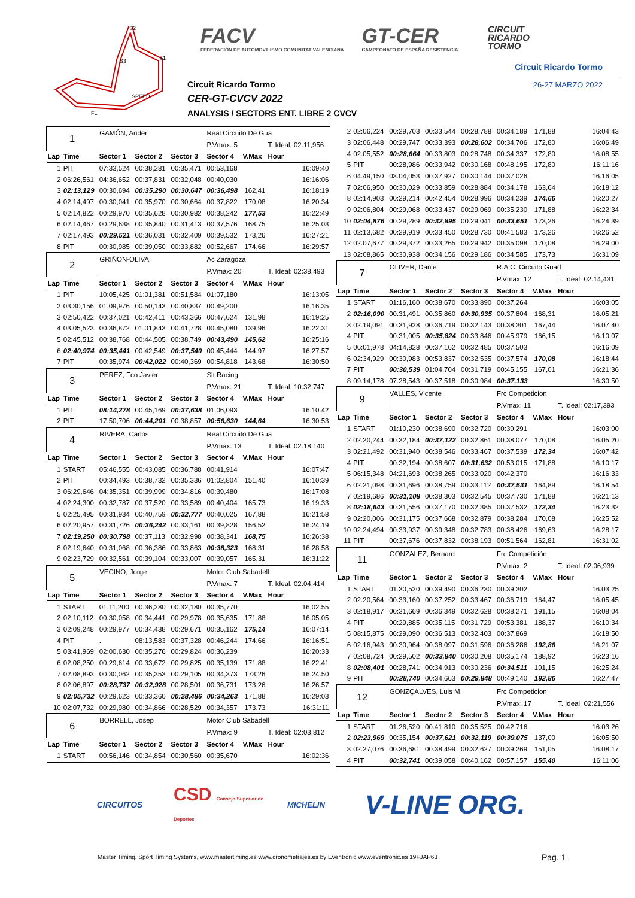S2
S3
S1
SPEED
FL
FACV
FEDERACIÓN DE AUTOMOVILISMO COMUNITAT VALENCIANA
GT-CER
CAMPEONATO DE ESPAÑA RESISTENCIA
CIRCUIT
RICARDO
TORMO
Circuit Ricardo Tormo
26-27 MARZO 2022
Circuit Ricardo Tormo
CER-GT-CVCV 2022
ANALYSIS / SECTORS ENT. LIBRE 2 CVCV
| 1 | | GAMÓN, Ander | | | Real Circuito De Gua | | |
| | | | | | P.Vmax: 5 | | T. Ideal: 02:11,956 |
| Lap | Time | Sector 1 | Sector 2 | Sector 3 | Sector 4 | V.Max | Hour |
| 1 | PIT | 07:33,524 | 00:38,281 | 00:35,471 | 00:53,168 | | 16:09:40 |
| 2 | 06:26,561 | 04:36,652 | 00:37,831 | 00:32,048 | 00:40,030 | | 16:16:06 |
| 3 | 02:13,129 | 00:30,694 | 00:35,290 | 00:30,647 | 00:36,498 | 162,41 | 16:18:19 |
| 4 | 02:14,497 | 00:30,041 | 00:35,970 | 00:30,664 | 00:37,822 | 170,08 | 16:20:34 |
| 5 | 02:14,822 | 00:29,970 | 00:35,628 | 00:30,982 | 00:38,242 | 177,53 | 16:22:49 |
| 6 | 02:14,467 | 00:29,638 | 00:35,840 | 00:31,413 | 00:37,576 | 168,75 | 16:25:03 |
| 7 | 02:17,493 | 00:29,521 | 00:36,031 | 00:32,409 | 00:39,532 | 173,26 | 16:27:21 |
| 8 | PIT | 00:30,985 | 00:39,050 | 00:33,882 | 00:52,667 | 174,66 | 16:29:57 |
| 2 | | GRIÑON-OLIVA | | | Ac Zaragoza | | |
| | | | | | P.Vmax: 20 | | T. Ideal: 02:38,493 |
| Lap | Time | Sector 1 | Sector 2 | Sector 3 | Sector 4 | V.Max | Hour |
| 1 | PIT | 10:05,425 | 01:01,381 | 00:51,584 | 01:07,180 | | 16:13:05 |
| 2 | 03:30,156 | 01:09,976 | 00:50,143 | 00:40,837 | 00:49,200 | | 16:16:35 |
| 3 | 02:50,422 | 00:37,021 | 00:42,411 | 00:43,366 | 00:47,624 | 131,98 | 16:19:25 |
| 4 | 03:05,523 | 00:36,872 | 01:01,843 | 00:41,728 | 00:45,080 | 139,96 | 16:22:31 |
| 5 | 02:45,512 | 00:38,768 | 00:44,505 | 00:38,749 | 00:43,490 | 145,62 | 16:25:16 |
| 6 | 02:40,974 | 00:35,441 | 00:42,549 | 00:37,540 | 00:45,444 | 144,97 | 16:27:57 |
| 7 | PIT | 00:35,974 | 00:42,022 | 00:40,369 | 00:54,818 | 143,68 | 16:30:50 |
| 3 | | PEREZ, Fco Javier | | | Slt Racing | | |
| | | | | | P.Vmax: 21 | | T. Ideal: 10:32,747 |
| Lap | Time | Sector 1 | Sector 2 | Sector 3 | Sector 4 | V.Max | Hour |
| 1 | PIT | 08:14,278 | 00:45,169 | 00:37,638 | 01:06,093 | | 16:10:42 |
| 2 | PIT | 17:50,706 | 00:44,201 | 00:38,857 | 00:56,630 | 144,64 | 16:30:53 |
| 4 | | RIVERA, Carlos | | | Real Circuito De Gua | | |
| | | | | | P.Vmax: 13 | | T. Ideal: 02:18,140 |
| Lap | Time | Sector 1 | Sector 2 | Sector 3 | Sector 4 | V.Max | Hour |
| 1 | START | 05:46,555 | 00:43,085 | 00:36,788 | 00:41,914 | | 16:07:47 |
| 2 | PIT | 00:34,493 | 00:38,732 | 00:35,336 | 01:02,804 | 151,40 | 16:10:39 |
| 3 | 06:29,646 | 04:35,351 | 00:39,999 | 00:34,816 | 00:39,480 | | 16:17:08 |
| 4 | 02:24,300 | 00:32,787 | 00:37,520 | 00:33,589 | 00:40,404 | 165,73 | 16:19:33 |
| 5 | 02:25,495 | 00:31,934 | 00:40,759 | 00:32,777 | 00:40,025 | 167,88 | 16:21:58 |
| 6 | 02:20,957 | 00:31,726 | 00:36,242 | 00:33,161 | 00:39,828 | 156,52 | 16:24:19 |
| 7 | 02:19,250 | 00:30,798 | 00:37,113 | 00:32,998 | 00:38,341 | 168,75 | 16:26:38 |
| 8 | 02:19,640 | 00:31,068 | 00:36,386 | 00:33,863 | 00:38,323 | 168,31 | 16:28:58 |
| 9 | 02:23,729 | 00:32,561 | 00:39,104 | 00:33,007 | 00:39,057 | 165,31 | 16:31:22 |
| 5 | | VECINO, Jorge | | | Motor Club Sabadell | | |
| | | | | | P.Vmax: 7 | | T. Ideal: 02:04,414 |
| Lap | Time | Sector 1 | Sector 2 | Sector 3 | Sector 4 | V.Max | Hour |
| 1 | START | 01:11,200 | 00:36,280 | 00:32,180 | 00:35,770 | | 16:02:55 |
| 2 | 02:10,112 | 00:30,058 | 00:34,441 | 00:29,978 | 00:35,635 | 171,88 | 16:05:05 |
| 3 | 02:09,248 | 00:29,977 | 00:34,438 | 00:29,671 | 00:35,162 | 175,14 | 16:07:14 |
| 4 | PIT | . | 08:13,583 | 00:37,328 | 00:46,244 | 174,66 | 16:16:51 |
| 5 | 03:41,969 | 02:00,630 | 00:35,276 | 00:29,824 | 00:36,239 | | 16:20:33 |
| 6 | 02:08,250 | 00:29,614 | 00:33,672 | 00:29,825 | 00:35,139 | 171,88 | 16:22:41 |
| 7 | 02:08,893 | 00:30,062 | 00:35,353 | 00:29,105 | 00:34,373 | 173,26 | 16:24:50 |
| 8 | 02:06,897 | 00:28,737 | 00:32,928 | 00:28,501 | 00:36,731 | 173,26 | 16:26:57 |
| 9 | 02:05,732 | 00:29,623 | 00:33,360 | 00:28,486 | 00:34,263 | 171,88 | 16:29:03 |
| 10 | 02:07,732 | 00:29,980 | 00:34,866 | 00:28,529 | 00:34,357 | 173,73 | 16:31:11 |
| 6 | | BORRELL, Josep | | | Motor Club Sabadell | | |
| | | | | | P.Vmax: 9 | | T. Ideal: 02:03,812 |
| Lap | Time | Sector 1 | Sector 2 | Sector 3 | Sector 4 | V.Max | Hour |
| 1 | START | 00:56,146 | 00:34,854 | 00:30,560 | 00:35,670 | | 16:02:36 |
| 2 | 02:06,224 | 00:29,703 | 00:33,544 | 00:28,788 | 00:34,189 | 171,88 | 16:04:43 |
| 3 | 02:06,448 | 00:29,747 | 00:33,393 | 00:28,602 | 00:34,706 | 172,80 | 16:06:49 |
| 4 | 02:05,552 | 00:28,664 | 00:33,803 | 00:28,748 | 00:34,337 | 172,80 | 16:08:55 |
| 5 | PIT | 00:28,986 | 00:33,942 | 00:30,168 | 00:48,195 | 172,80 | 16:11:16 |
| 6 | 04:49,150 | 03:04,053 | 00:37,927 | 00:30,144 | 00:37,026 | | 16:16:05 |
| 7 | 02:06,950 | 00:30,029 | 00:33,859 | 00:28,884 | 00:34,178 | 163,64 | 16:18:12 |
| 8 | 02:14,903 | 00:29,214 | 00:42,454 | 00:28,996 | 00:34,239 | 174,66 | 16:20:27 |
| 9 | 02:06,804 | 00:29,068 | 00:33,437 | 00:29,069 | 00:35,230 | 171,88 | 16:22:34 |
| 10 | 02:04,876 | 00:29,289 | 00:32,895 | 00:29,041 | 00:33,651 | 173,26 | 16:24:39 |
| 11 | 02:13,682 | 00:29,919 | 00:33,450 | 00:28,730 | 00:41,583 | 173,26 | 16:26:52 |
| 12 | 02:07,677 | 00:29,372 | 00:33,265 | 00:29,942 | 00:35,098 | 170,08 | 16:29:00 |
| 13 | 02:08,865 | 00:30,938 | 00:34,156 | 00:29,186 | 00:34,585 | 173,73 | 16:31:09 |
| 7 | | OLIVER, Daniel | | | R.A.C. Circuito Guad | | |
| | | | | | P.Vmax: 12 | | T. Ideal: 02:14,431 |
| Lap | Time | Sector 1 | Sector 2 | Sector 3 | Sector 4 | V.Max | Hour |
| 1 | START | 01:16,160 | 00:38,670 | 00:33,890 | 00:37,264 | | 16:03:05 |
| 2 | 02:16,090 | 00:31,491 | 00:35,860 | 00:30,935 | 00:37,804 | 168,31 | 16:05:21 |
| 3 | 02:19,091 | 00:31,928 | 00:36,719 | 00:32,143 | 00:38,301 | 167,44 | 16:07:40 |
| 4 | PIT | 00:31,005 | 00:35,824 | 00:33,846 | 00:45,979 | 166,15 | 16:10:07 |
| 5 | 06:01,978 | 04:14,828 | 00:37,162 | 00:32,485 | 00:37,503 | | 16:16:09 |
| 6 | 02:34,929 | 00:30,983 | 00:53,837 | 00:32,535 | 00:37,574 | 170,08 | 16:18:44 |
| 7 | PIT | 00:30,539 | 01:04,704 | 00:31,719 | 00:45,155 | 167,01 | 16:21:36 |
| 8 | 09:14,178 | 07:28,543 | 00:37,518 | 00:30,984 | 00:37,133 | | 16:30:50 |
| 9 | | VALLES, Vicente | | | Frc Competicion | | |
| | | | | | P.Vmax: 11 | | T. Ideal: 02:17,393 |
| Lap | Time | Sector 1 | Sector 2 | Sector 3 | Sector 4 | V.Max | Hour |
| 1 | START | 01:10,230 | 00:38,690 | 00:32,720 | 00:39,291 | | 16:03:00 |
| 2 | 02:20,244 | 00:32,184 | 00:37,122 | 00:32,861 | 00:38,077 | 170,08 | 16:05:20 |
| 3 | 02:21,492 | 00:31,940 | 00:38,546 | 00:33,467 | 00:37,539 | 172,34 | 16:07:42 |
| 4 | PIT | 00:32,194 | 00:38,607 | 00:31,632 | 00:53,015 | 171,88 | 16:10:17 |
| 5 | 06:15,348 | 04:21,693 | 00:38,265 | 00:33,020 | 00:42,370 | | 16:16:33 |
| 6 | 02:21,098 | 00:31,696 | 00:38,759 | 00:33,112 | 00:37,531 | 164,89 | 16:18:54 |
| 7 | 02:19,686 | 00:31,108 | 00:38,303 | 00:32,545 | 00:37,730 | 171,88 | 16:21:13 |
| 8 | 02:18,643 | 00:31,556 | 00:37,170 | 00:32,385 | 00:37,532 | 172,34 | 16:23:32 |
| 9 | 02:20,006 | 00:31,175 | 00:37,668 | 00:32,879 | 00:38,284 | 170,08 | 16:25:52 |
| 10 | 02:24,494 | 00:33,937 | 00:39,348 | 00:32,783 | 00:38,426 | 169,63 | 16:28:17 |
| 11 | PIT | 00:37,676 | 00:37,832 | 00:38,193 | 00:51,564 | 162,81 | 16:31:02 |
| 11 | | GONZALEZ, Bernard | | | Frc Competición | | |
| | | | | | P.Vmax: 2 | | T. Ideal: 02:06,939 |
| Lap | Time | Sector 1 | Sector 2 | Sector 3 | Sector 4 | V.Max | Hour |
| 1 | START | 01:30,520 | 00:39,490 | 00:36,230 | 00:39,302 | | 16:03:25 |
| 2 | 02:20,564 | 00:33,160 | 00:37,252 | 00:33,467 | 00:36,719 | 164,47 | 16:05:45 |
| 3 | 02:18,917 | 00:31,669 | 00:36,349 | 00:32,628 | 00:38,271 | 191,15 | 16:08:04 |
| 4 | PIT | 00:29,885 | 00:35,115 | 00:31,729 | 00:53,381 | 188,37 | 16:10:34 |
| 5 | 08:15,875 | 06:29,090 | 00:36,513 | 00:32,403 | 00:37,869 | | 16:18:50 |
| 6 | 02:16,943 | 00:30,964 | 00:38,097 | 00:31,596 | 00:36,286 | 192,86 | 16:21:07 |
| 7 | 02:08,724 | 00:29,502 | 00:33,840 | 00:30,208 | 00:35,174 | 188,92 | 16:23:16 |
| 8 | 02:08,401 | 00:28,741 | 00:34,913 | 00:30,236 | 00:34,511 | 191,15 | 16:25:24 |
| 9 | PIT | 00:28,740 | 00:34,663 | 00:29,848 | 00:49,140 | 192,86 | 16:27:47 |
| 12 | | GONZÇALVES, Luis M. | | | Frc Competicion | | |
| | | | | | P.Vmax: 17 | | T. Ideal: 02:21,556 |
| Lap | Time | Sector 1 | Sector 2 | Sector 3 | Sector 4 | V.Max | Hour |
| 1 | START | 01:26,520 | 00:41,810 | 00:35,525 | 00:42,716 | | 16:03:26 |
| 2 | 02:23,969 | 00:35,154 | 00:37,621 | 00:32,119 | 00:39,075 | 137,00 | 16:05:50 |
| 3 | 02:27,076 | 00:36,681 | 00:38,499 | 00:32,627 | 00:39,269 | 151,05 | 16:08:17 |
| 4 | PIT | 00:32,741 | 00:39,058 | 00:40,162 | 00:57,157 | 155,40 | 16:11:06 |
CIRCUITOS
CSD Consejo Superior de Deportes
MICHELIN
V-LINE ORG.
Master Timing, Sport Timing Systems, www.mastertiming.es www.cronometrajes.es by Eventronic www.eventronic.es 19FJAP63
Pag. 1